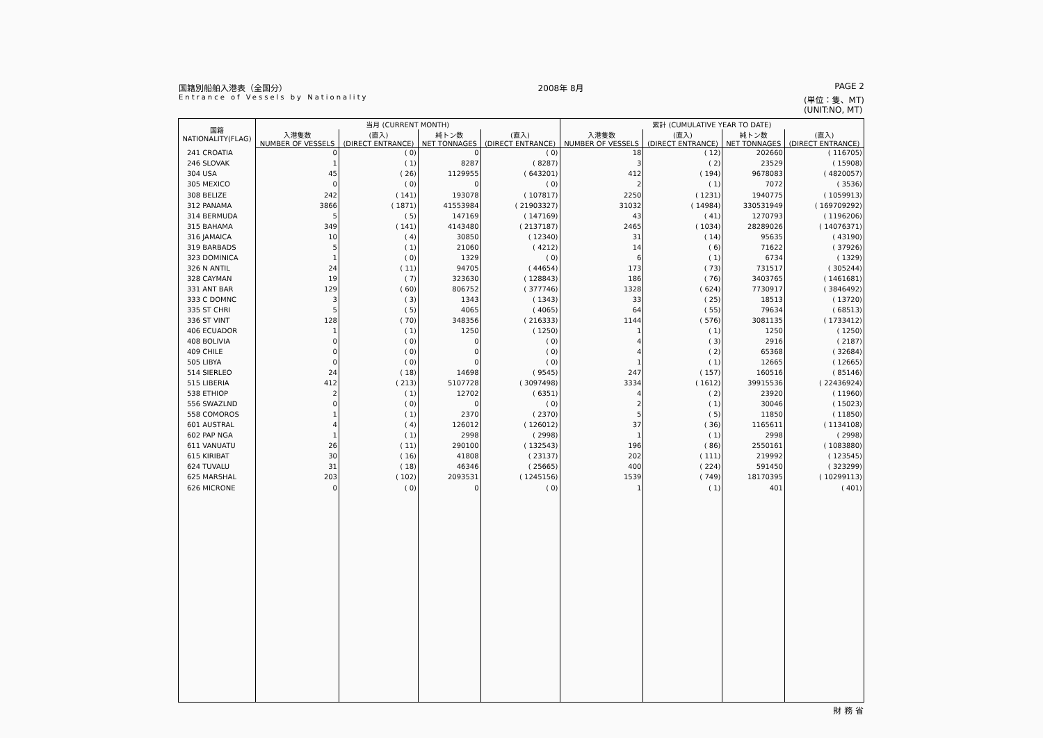国籍別船舶入港表（全国分） 2008年 8月 PAGE 2
Entrance of Vessels by Nationality (単位：隻、MT)
(UNIT:NO, MT)
| 国籍 NATIONALITY(FLAG) | 当月 (CURRENT MONTH) | | | | 累計 (CUMULATIVE YEAR TO DATE) | | | |
| --- | --- | --- | --- | --- | --- | --- | --- | --- |
| | 入港隻数 | (直入) | 純トン数 | (直入) | 入港隻数 | (直入) | 純トン数 | (直入) |
| | NUMBER OF VESSELS | (DIRECT ENTRANCE) | NET TONNAGES | (DIRECT ENTRANCE) | NUMBER OF VESSELS | (DIRECT ENTRANCE) | NET TONNAGES | (DIRECT ENTRANCE) |
| 241 CROATIA | 0 | ( 0) | 0 | ( 0) | 18 | ( 12) | 202660 | ( 116705) |
| 246 SLOVAK | 1 | ( 1) | 8287 | ( 8287) | 3 | ( 2) | 23529 | ( 15908) |
| 304 USA | 45 | ( 26) | 1129955 | ( 643201) | 412 | ( 194) | 9678083 | ( 4820057) |
| 305 MEXICO | 0 | ( 0) | 0 | ( 0) | 2 | ( 1) | 7072 | ( 3536) |
| 308 BELIZE | 242 | ( 141) | 193078 | ( 107817) | 2250 | ( 1231) | 1940775 | ( 1059913) |
| 312 PANAMA | 3866 | ( 1871) | 41553984 | ( 21903327) | 31032 | ( 14984) | 330531949 | ( 169709292) |
| 314 BERMUDA | 5 | ( 5) | 147169 | ( 147169) | 43 | ( 41) | 1270793 | ( 1196206) |
| 315 BAHAMA | 349 | ( 141) | 4143480 | ( 2137187) | 2465 | ( 1034) | 28289026 | ( 14076371) |
| 316 JAMAICA | 10 | ( 4) | 30850 | ( 12340) | 31 | ( 14) | 95635 | ( 43190) |
| 319 BARBADS | 5 | ( 1) | 21060 | ( 4212) | 14 | ( 6) | 71622 | ( 37926) |
| 323 DOMINICA | 1 | ( 0) | 1329 | ( 0) | 6 | ( 1) | 6734 | ( 1329) |
| 326 N ANTIL | 24 | ( 11) | 94705 | ( 44654) | 173 | ( 73) | 731517 | ( 305244) |
| 328 CAYMAN | 19 | ( 7) | 323630 | ( 128843) | 186 | ( 76) | 3403765 | ( 1461681) |
| 331 ANT BAR | 129 | ( 60) | 806752 | ( 377746) | 1328 | ( 624) | 7730917 | ( 3846492) |
| 333 C DOMNC | 3 | ( 3) | 1343 | ( 1343) | 33 | ( 25) | 18513 | ( 13720) |
| 335 ST CHRI | 5 | ( 5) | 4065 | ( 4065) | 64 | ( 55) | 79634 | ( 68513) |
| 336 ST VINT | 128 | ( 70) | 348356 | ( 216333) | 1144 | ( 576) | 3081135 | ( 1733412) |
| 406 ECUADOR | 1 | ( 1) | 1250 | ( 1250) | 1 | ( 1) | 1250 | ( 1250) |
| 408 BOLIVIA | 0 | ( 0) | 0 | ( 0) | 4 | ( 3) | 2916 | ( 2187) |
| 409 CHILE | 0 | ( 0) | 0 | ( 0) | 4 | ( 2) | 65368 | ( 32684) |
| 505 LIBYA | 0 | ( 0) | 0 | ( 0) | 1 | ( 1) | 12665 | ( 12665) |
| 514 SIERLEO | 24 | ( 18) | 14698 | ( 9545) | 247 | ( 157) | 160516 | ( 85146) |
| 515 LIBERIA | 412 | ( 213) | 5107728 | ( 3097498) | 3334 | ( 1612) | 39915536 | ( 22436924) |
| 538 ETHIOP | 2 | ( 1) | 12702 | ( 6351) | 4 | ( 2) | 23920 | ( 11960) |
| 556 SWAZLND | 0 | ( 0) | 0 | ( 0) | 2 | ( 1) | 30046 | ( 15023) |
| 558 COMOROS | 1 | ( 1) | 2370 | ( 2370) | 5 | ( 5) | 11850 | ( 11850) |
| 601 AUSTRAL | 4 | ( 4) | 126012 | ( 126012) | 37 | ( 36) | 1165611 | ( 1134108) |
| 602 PAP NGA | 1 | ( 1) | 2998 | ( 2998) | 1 | ( 1) | 2998 | ( 2998) |
| 611 VANUATU | 26 | ( 11) | 290100 | ( 132543) | 196 | ( 86) | 2550161 | ( 1083880) |
| 615 KIRIBAT | 30 | ( 16) | 41808 | ( 23137) | 202 | ( 111) | 219992 | ( 123545) |
| 624 TUVALU | 31 | ( 18) | 46346 | ( 25665) | 400 | ( 224) | 591450 | ( 323299) |
| 625 MARSHAL | 203 | ( 102) | 2093531 | ( 1245156) | 1539 | ( 749) | 18170395 | ( 10299113) |
| 626 MICRONE | 0 | ( 0) | 0 | ( 0) | 1 | ( 1) | 401 | ( 401) |
財 務 省